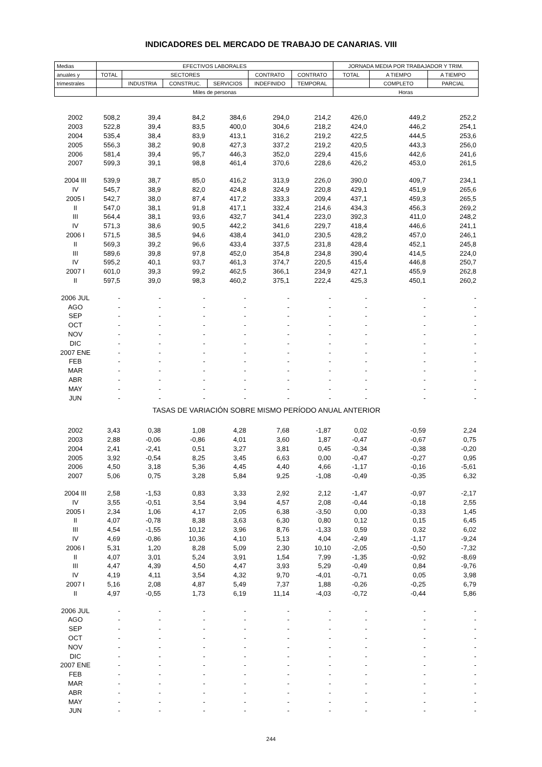INDICADORES DEL MERCADO DE TRABAJO DE CANARIAS. VIII
| Medias | EFECTIVOS LABORALES | | | | | | JORNADA MEDIA POR TRABAJADOR Y TRIM. | | |
| --- | --- | --- | --- | --- | --- | --- | --- | --- | --- |
| anuales y | TOTAL | SECTORES | | | CONTRATO | CONTRATO | TOTAL | A TIEMPO | A TIEMPO |
| trimestrales | | INDUSTRIA | CONSTRUC. | SERVICIOS | INDEFINIDO | TEMPORAL | | COMPLETO | PARCIAL |
| | Miles de personas | | | | | | Horas | | |
| 2002 | 508,2 | 39,4 | 84,2 | 384,6 | 294,0 | 214,2 | 426,0 | 449,2 | 252,2 |
| 2003 | 522,8 | 39,4 | 83,5 | 400,0 | 304,6 | 218,2 | 424,0 | 446,2 | 254,1 |
| 2004 | 535,4 | 38,4 | 83,9 | 413,1 | 316,2 | 219,2 | 422,5 | 444,5 | 253,6 |
| 2005 | 556,3 | 38,2 | 90,8 | 427,3 | 337,2 | 219,2 | 420,5 | 443,3 | 256,0 |
| 2006 | 581,4 | 39,4 | 95,7 | 446,3 | 352,0 | 229,4 | 415,6 | 442,6 | 241,6 |
| 2007 | 599,3 | 39,1 | 98,8 | 461,4 | 370,6 | 228,6 | 426,2 | 453,0 | 261,5 |
| 2004 III | 539,9 | 38,7 | 85,0 | 416,2 | 313,9 | 226,0 | 390,0 | 409,7 | 234,1 |
| IV | 545,7 | 38,9 | 82,0 | 424,8 | 324,9 | 220,8 | 429,1 | 451,9 | 265,6 |
| 2005 I | 542,7 | 38,0 | 87,4 | 417,2 | 333,3 | 209,4 | 437,1 | 459,3 | 265,5 |
| II | 547,0 | 38,1 | 91,8 | 417,1 | 332,4 | 214,6 | 434,3 | 456,3 | 269,2 |
| III | 564,4 | 38,1 | 93,6 | 432,7 | 341,4 | 223,0 | 392,3 | 411,0 | 248,2 |
| IV | 571,3 | 38,6 | 90,5 | 442,2 | 341,6 | 229,7 | 418,4 | 446,6 | 241,1 |
| 2006 I | 571,5 | 38,5 | 94,6 | 438,4 | 341,0 | 230,5 | 428,2 | 457,0 | 246,1 |
| II | 569,3 | 39,2 | 96,6 | 433,4 | 337,5 | 231,8 | 428,4 | 452,1 | 245,8 |
| III | 589,6 | 39,8 | 97,8 | 452,0 | 354,8 | 234,8 | 390,4 | 414,5 | 224,0 |
| IV | 595,2 | 40,1 | 93,7 | 461,3 | 374,7 | 220,5 | 415,4 | 446,8 | 250,7 |
| 2007 I | 601,0 | 39,3 | 99,2 | 462,5 | 366,1 | 234,9 | 427,1 | 455,9 | 262,8 |
| II | 597,5 | 39,0 | 98,3 | 460,2 | 375,1 | 222,4 | 425,3 | 450,1 | 260,2 |
| 2006 JUL | - | - | - | - | - | - | - | - | - |
| AGO | - | - | - | - | - | - | - | - | - |
| SEP | - | - | - | - | - | - | - | - | - |
| OCT | - | - | - | - | - | - | - | - | - |
| NOV | - | - | - | - | - | - | - | - | - |
| DIC | - | - | - | - | - | - | - | - | - |
| 2007 ENE | - | - | - | - | - | - | - | - | - |
| FEB | - | - | - | - | - | - | - | - | - |
| MAR | - | - | - | - | - | - | - | - | - |
| ABR | - | - | - | - | - | - | - | - | - |
| MAY | - | - | - | - | - | - | - | - | - |
| JUN | - | - | - | - | - | - | - | - | - |
| TASAS DE VARIACIÓN SOBRE MISMO PERÍODO ANUAL ANTERIOR | | | | | | | | | |
| 2002 | 3,43 | 0,38 | 1,08 | 4,28 | 7,68 | -1,87 | 0,02 | -0,59 | 2,24 |
| 2003 | 2,88 | -0,06 | -0,86 | 4,01 | 3,60 | 1,87 | -0,47 | -0,67 | 0,75 |
| 2004 | 2,41 | -2,41 | 0,51 | 3,27 | 3,81 | 0,45 | -0,34 | -0,38 | -0,20 |
| 2005 | 3,92 | -0,54 | 8,25 | 3,45 | 6,63 | 0,00 | -0,47 | -0,27 | 0,95 |
| 2006 | 4,50 | 3,18 | 5,36 | 4,45 | 4,40 | 4,66 | -1,17 | -0,16 | -5,61 |
| 2007 | 5,06 | 0,75 | 3,28 | 5,84 | 9,25 | -1,08 | -0,49 | -0,35 | 6,32 |
| 2004 III | 2,58 | -1,53 | 0,83 | 3,33 | 2,92 | 2,12 | -1,47 | -0,97 | -2,17 |
| IV | 3,55 | -0,51 | 3,54 | 3,94 | 4,57 | 2,08 | -0,44 | -0,18 | 2,55 |
| 2005 I | 2,34 | 1,06 | 4,17 | 2,05 | 6,38 | -3,50 | 0,00 | -0,33 | 1,45 |
| II | 4,07 | -0,78 | 8,38 | 3,63 | 6,30 | 0,80 | 0,12 | 0,15 | 6,45 |
| III | 4,54 | -1,55 | 10,12 | 3,96 | 8,76 | -1,33 | 0,59 | 0,32 | 6,02 |
| IV | 4,69 | -0,86 | 10,36 | 4,10 | 5,13 | 4,04 | -2,49 | -1,17 | -9,24 |
| 2006 I | 5,31 | 1,20 | 8,28 | 5,09 | 2,30 | 10,10 | -2,05 | -0,50 | -7,32 |
| II | 4,07 | 3,01 | 5,24 | 3,91 | 1,54 | 7,99 | -1,35 | -0,92 | -8,69 |
| III | 4,47 | 4,39 | 4,50 | 4,47 | 3,93 | 5,29 | -0,49 | 0,84 | -9,76 |
| IV | 4,19 | 4,11 | 3,54 | 4,32 | 9,70 | -4,01 | -0,71 | 0,05 | 3,98 |
| 2007 I | 5,16 | 2,08 | 4,87 | 5,49 | 7,37 | 1,88 | -0,26 | -0,25 | 6,79 |
| II | 4,97 | -0,55 | 1,73 | 6,19 | 11,14 | -4,03 | -0,72 | -0,44 | 5,86 |
| 2006 JUL | - | - | - | - | - | - | - | - | - |
| AGO | - | - | - | - | - | - | - | - | - |
| SEP | - | - | - | - | - | - | - | - | - |
| OCT | - | - | - | - | - | - | - | - | - |
| NOV | - | - | - | - | - | - | - | - | - |
| DIC | - | - | - | - | - | - | - | - | - |
| 2007 ENE | - | - | - | - | - | - | - | - | - |
| FEB | - | - | - | - | - | - | - | - | - |
| MAR | - | - | - | - | - | - | - | - | - |
| ABR | - | - | - | - | - | - | - | - | - |
| MAY | - | - | - | - | - | - | - | - | - |
| JUN | - | - | - | - | - | - | - | - | - |
244